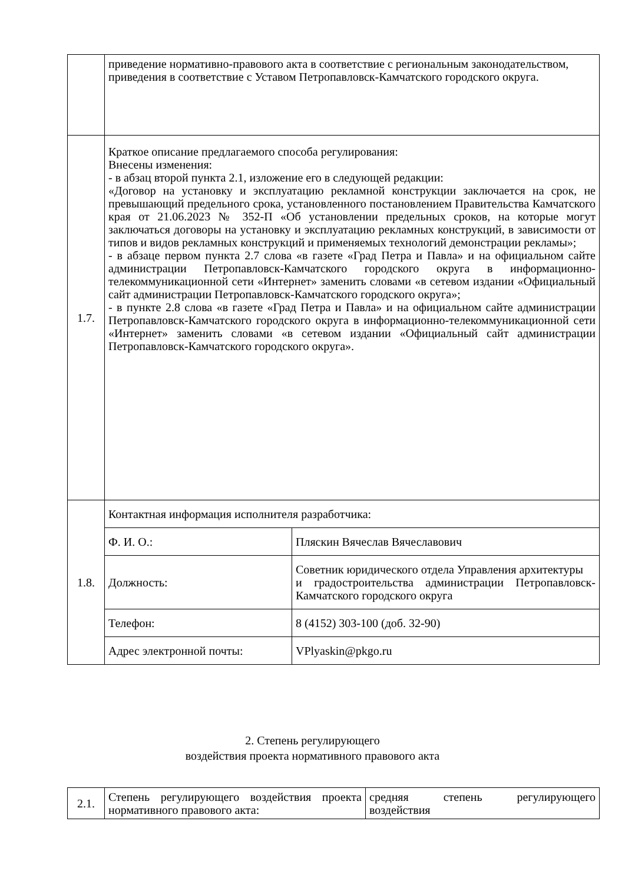| | приведение нормативно-правового акта в соответствие с региональным законодательством, приведения в соответствие с Уставом Петропавловск-Камчатского городского округа. | |
| 1.7. | Краткое описание предлагаемого способа регулирования: Внесены изменения: - в абзац второй пункта 2.1, изложение его в следующей редакции: «Договор на установку и эксплуатацию рекламной конструкции заключается на срок, не превышающий предельного срока, установленного постановлением Правительства Камчатского края от 21.06.2023 № 352-П «Об установлении предельных сроков, на которые могут заключаться договоры на установку и эксплуатацию рекламных конструкций, в зависимости от типов и видов рекламных конструкций и применяемых технологий демонстрации рекламы»; - в абзаце первом пункта 2.7 слова «в газете «Град Петра и Павла» и на официальном сайте администрации Петропавловск-Камчатского городского округа в информационно-телекоммуникационной сети «Интернет» заменить словами «в сетевом издании «Официальный сайт администрации Петропавловск-Камчатского городского округа»; - в пункте 2.8 слова «в газете «Град Петра и Павла» и на официальном сайте администрации Петропавловск-Камчатского городского округа в информационно-телекоммуникационной сети «Интернет» заменить словами «в сетевом издании «Официальный сайт администрации Петропавловск-Камчатского городского округа». | |
| 1.8. | Контактная информация исполнителя разработчика: | |
| | Ф. И. О.: | Пляскин Вячеслав Вячеславович |
| | Должность: | Советник юридического отдела Управления архитектуры и градостроительства администрации Петропавловск-Камчатского городского округа |
| | Телефон: | 8 (4152) 303-100 (доб. 32-90) |
| | Адрес электронной почты: | VPlyaskin@pkgo.ru |
2. Степень регулирующего
воздействия проекта нормативного правового акта
| 2.1. | Степень регулирующего воздействия проекта нормативного правового акта: | средняя степень регулирующего воздействия |